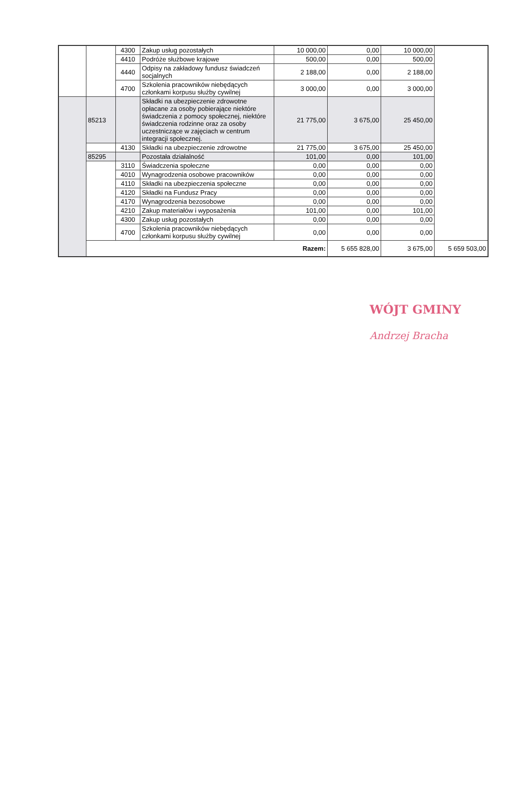| | | 4300 | Zakup usług pozostałych | 10 000,00 | 0,00 | 10 000,00 | |
| | | 4410 | Podróże służbowe krajowe | 500,00 | 0,00 | 500,00 | |
| | | 4440 | Odpisy na zakładowy fundusz świadczeń socjalnych | 2 188,00 | 0,00 | 2 188,00 | |
| | | 4700 | Szkolenia pracowników niebędących członkami korpusu służby cywilnej | 3 000,00 | 0,00 | 3 000,00 | |
| | 85213 | | Składki na ubezpieczenie zdrowotne opłacane za osoby pobierające niektóre świadczenia z pomocy społecznej, niektóre świadczenia rodzinne oraz za osoby uczestniczące w zajęciach w centrum integracji społecznej. | 21 775,00 | 3 675,00 | 25 450,00 | |
| | | 4130 | Składki na ubezpieczenie zdrowotne | 21 775,00 | 3 675,00 | 25 450,00 | |
| | 85295 | | Pozostała działalność | 101,00 | 0,00 | 101,00 | |
| | | 3110 | Świadczenia społeczne | 0,00 | 0,00 | 0,00 | |
| | | 4010 | Wynagrodzenia osobowe pracowników | 0,00 | 0,00 | 0,00 | |
| | | 4110 | Składki na ubezpieczenia społeczne | 0,00 | 0,00 | 0,00 | |
| | | 4120 | Składki na Fundusz Pracy | 0,00 | 0,00 | 0,00 | |
| | | 4170 | Wynagrodzenia bezosobowe | 0,00 | 0,00 | 0,00 | |
| | | 4210 | Zakup materiałów i wyposażenia | 101,00 | 0,00 | 101,00 | |
| | | 4300 | Zakup usług pozostałych | 0,00 | 0,00 | 0,00 | |
| | | 4700 | Szkolenia pracowników niebędących członkami korpusu służby cywilnej | 0,00 | 0,00 | 0,00 | |
| | Razem: | | | | 5 655 828,00 | 3 675,00 | 5 659 503,00 |
WÓJT GMINY
Andrzej Bracha